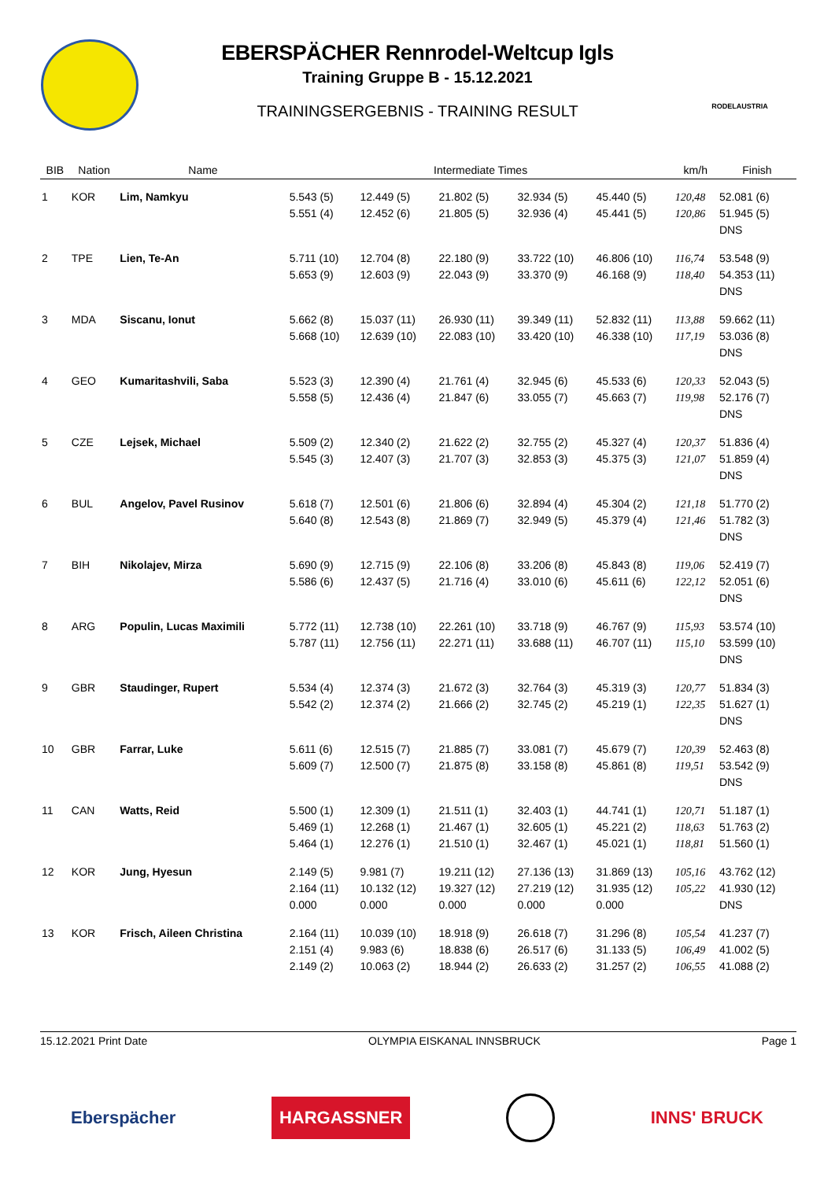EBERSPÄCHER Rennrodel-Weltcup Igls
Training Gruppe B - 15.12.2021
TRAININGSERGEBNIS - TRAINING RESULT
RODELAUSTRIA
| BIB | Nation | Name | Intermediate Times | | | | | km/h | Finish |
| --- | --- | --- | --- | --- | --- | --- | --- | --- | --- |
| 1 | KOR | Lim, Namkyu | 5.543 (5) 5.551 (4) | 12.449 (5) 12.452 (6) | 21.802 (5) 21.805 (5) | 32.934 (5) 32.936 (4) | 45.440 (5) 45.441 (5) | 120,48 120,86 | 52.081 (6) 51.945 (5) DNS |
| 2 | TPE | Lien, Te-An | 5.711 (10) 5.653 (9) | 12.704 (8) 12.603 (9) | 22.180 (9) 22.043 (9) | 33.722 (10) 33.370 (9) | 46.806 (10) 46.168 (9) | 116,74 118,40 | 53.548 (9) 54.353 (11) DNS |
| 3 | MDA | Siscanu, Ionut | 5.662 (8) 5.668 (10) | 15.037 (11) 12.639 (10) | 26.930 (11) 22.083 (10) | 39.349 (11) 33.420 (10) | 52.832 (11) 46.338 (10) | 113,88 117,19 | 59.662 (11) 53.036 (8) DNS |
| 4 | GEO | Kumaritashvili, Saba | 5.523 (3) 5.558 (5) | 12.390 (4) 12.436 (4) | 21.761 (4) 21.847 (6) | 32.945 (6) 33.055 (7) | 45.533 (6) 45.663 (7) | 120,33 119,98 | 52.043 (5) 52.176 (7) DNS |
| 5 | CZE | Lejsek, Michael | 5.509 (2) 5.545 (3) | 12.340 (2) 12.407 (3) | 21.622 (2) 21.707 (3) | 32.755 (2) 32.853 (3) | 45.327 (4) 45.375 (3) | 120,37 121,07 | 51.836 (4) 51.859 (4) DNS |
| 6 | BUL | Angelov, Pavel Rusinov | 5.618 (7) 5.640 (8) | 12.501 (6) 12.543 (8) | 21.806 (6) 21.869 (7) | 32.894 (4) 32.949 (5) | 45.304 (2) 45.379 (4) | 121,18 121,46 | 51.770 (2) 51.782 (3) DNS |
| 7 | BIH | Nikolajev, Mirza | 5.690 (9) 5.586 (6) | 12.715 (9) 12.437 (5) | 22.106 (8) 21.716 (4) | 33.206 (8) 33.010 (6) | 45.843 (8) 45.611 (6) | 119,06 122,12 | 52.419 (7) 52.051 (6) DNS |
| 8 | ARG | Populin, Lucas Maximili | 5.772 (11) 5.787 (11) | 12.738 (10) 12.756 (11) | 22.261 (10) 22.271 (11) | 33.718 (9) 33.688 (11) | 46.767 (9) 46.707 (11) | 115,93 115,10 | 53.574 (10) 53.599 (10) DNS |
| 9 | GBR | Staudinger, Rupert | 5.534 (4) 5.542 (2) | 12.374 (3) 12.374 (2) | 21.672 (3) 21.666 (2) | 32.764 (3) 32.745 (2) | 45.319 (3) 45.219 (1) | 120,77 122,35 | 51.834 (3) 51.627 (1) DNS |
| 10 | GBR | Farrar, Luke | 5.611 (6) 5.609 (7) | 12.515 (7) 12.500 (7) | 21.885 (7) 21.875 (8) | 33.081 (7) 33.158 (8) | 45.679 (7) 45.861 (8) | 120,39 119,51 | 52.463 (8) 53.542 (9) DNS |
| 11 | CAN | Watts, Reid | 5.500 (1) 5.469 (1) 5.464 (1) | 12.309 (1) 12.268 (1) 12.276 (1) | 21.511 (1) 21.467 (1) 21.510 (1) | 32.403 (1) 32.605 (1) 32.467 (1) | 44.741 (1) 45.221 (2) 45.021 (1) | 120,71 118,63 118,81 | 51.187 (1) 51.763 (2) 51.560 (1) |
| 12 | KOR | Jung, Hyesun | 2.149 (5) 2.164 (11) 0.000 | 9.981 (7) 10.132 (12) 0.000 | 19.211 (12) 19.327 (12) 0.000 | 27.136 (13) 27.219 (12) 0.000 | 31.869 (13) 31.935 (12) 0.000 | 105,16 105,22 | 43.762 (12) 41.930 (12) DNS |
| 13 | KOR | Frisch, Aileen Christina | 2.164 (11) 2.151 (4) 2.149 (2) | 10.039 (10) 9.983 (6) 10.063 (2) | 18.918 (9) 18.838 (6) 18.944 (2) | 26.618 (7) 26.517 (6) 26.633 (2) | 31.296 (8) 31.133 (5) 31.257 (2) | 105,54 106,49 106,55 | 41.237 (7) 41.002 (5) 41.088 (2) |
15.12.2021 Print Date OLYMPIA EISKANAL INNSBRUCK Page 1
Eberspächer HARGASSNER INNS' BRUCK